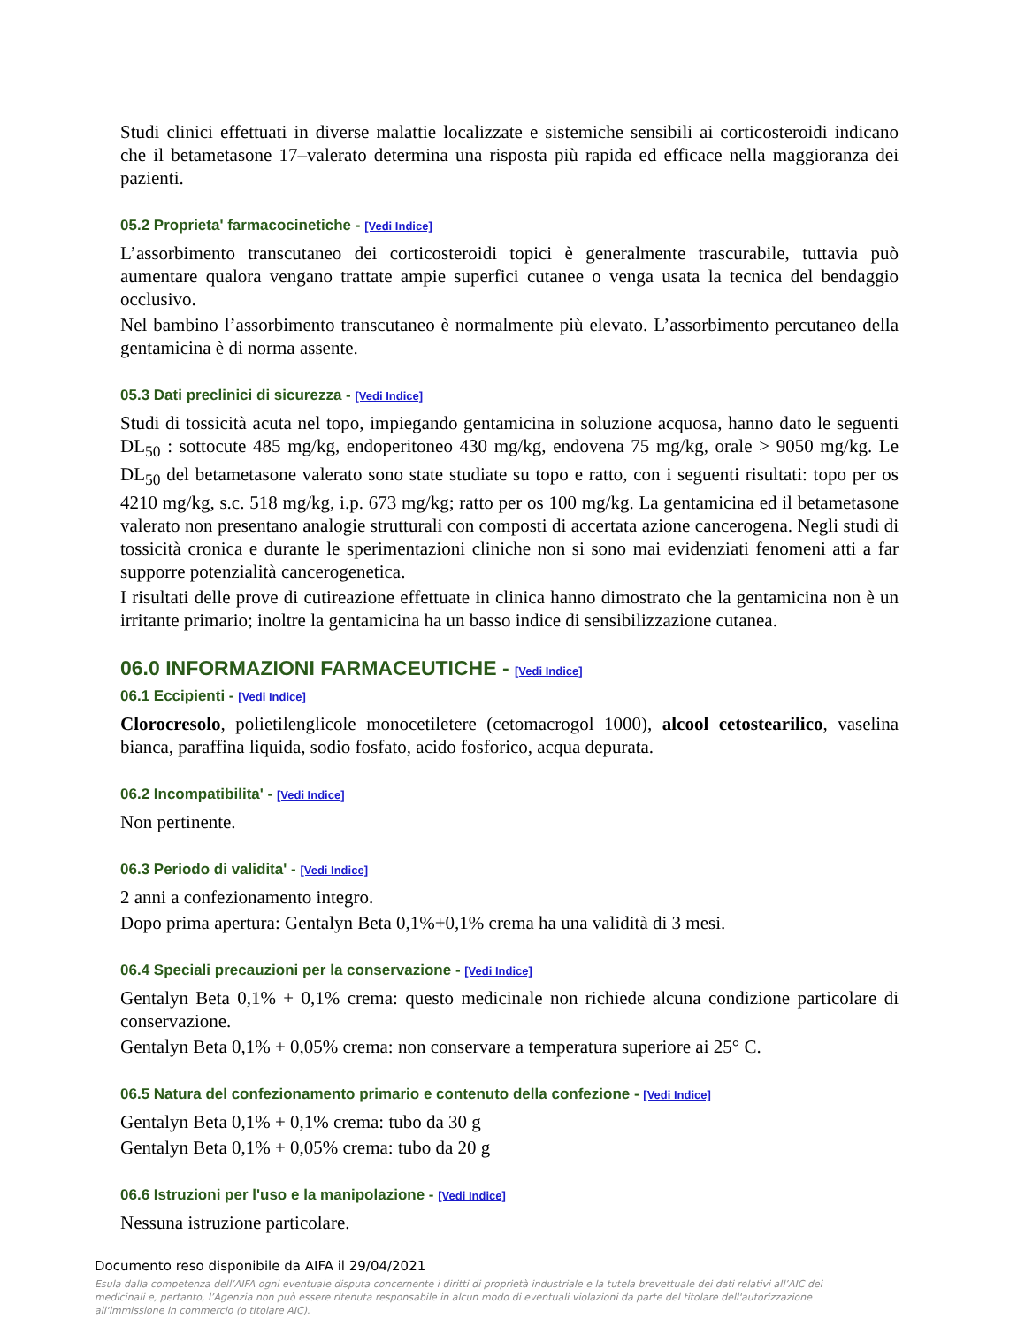Studi clinici effettuati in diverse malattie localizzate e sistemiche sensibili ai corticosteroidi indicano che il betametasone 17–valerato determina una risposta più rapida ed efficace nella maggioranza dei pazienti.
05.2 Proprieta' farmacocinetiche - [Vedi Indice]
L’assorbimento transcutaneo dei corticosteroidi topici è generalmente trascurabile, tuttavia può aumentare qualora vengano trattate ampie superfici cutanee o venga usata la tecnica del bendaggio occlusivo.
Nel bambino l’assorbimento transcutaneo è normalmente più elevato. L’assorbimento percutaneo della gentamicina è di norma assente.
05.3 Dati preclinici di sicurezza - [Vedi Indice]
Studi di tossicità acuta nel topo, impiegando gentamicina in soluzione acquosa, hanno dato le seguenti DL<sub>50</sub> : sottocute 485 mg/kg, endoperitoneo 430 mg/kg, endovena 75 mg/kg, orale > 9050 mg/kg. Le DL<sub>50</sub> del betametasone valerato sono state studiate su topo e ratto, con i seguenti risultati: topo per os 4210 mg/kg, s.c. 518 mg/kg, i.p. 673 mg/kg; ratto per os 100 mg/kg. La gentamicina ed il betametasone valerato non presentano analogie strutturali con composti di accertata azione cancerogena. Negli studi di tossicità cronica e durante le sperimentazioni cliniche non si sono mai evidenziati fenomeni atti a far supporre potenzialità cancerogenetica.
I risultati delle prove di cutireazione effettuate in clinica hanno dimostrato che la gentamicina non è un irritante primario; inoltre la gentamicina ha un basso indice di sensibilizzazione cutanea.
06.0 INFORMAZIONI FARMACEUTICHE - [Vedi Indice]
06.1 Eccipienti - [Vedi Indice]
Clorocresolo, polietilenglicole monocetiletere (cetomacrogol 1000), alcool cetostearilico, vaselina bianca, paraffina liquida, sodio fosfato, acido fosforico, acqua depurata.
06.2 Incompatibilita' - [Vedi Indice]
Non pertinente.
06.3 Periodo di validita' - [Vedi Indice]
2 anni a confezionamento integro.
Dopo prima apertura: Gentalyn Beta 0,1%+0,1% crema ha una validità di 3 mesi.
06.4 Speciali precauzioni per la conservazione - [Vedi Indice]
Gentalyn Beta 0,1% + 0,1% crema: questo medicinale non richiede alcuna condizione particolare di conservazione.
Gentalyn Beta 0,1% + 0,05% crema: non conservare a temperatura superiore ai 25° C.
06.5 Natura del confezionamento primario e contenuto della confezione - [Vedi Indice]
Gentalyn Beta 0,1% + 0,1% crema: tubo da 30 g
Gentalyn Beta 0,1% + 0,05% crema: tubo da 20 g
06.6 Istruzioni per l'uso e la manipolazione - [Vedi Indice]
Nessuna istruzione particolare.
Documento reso disponibile da AIFA il 29/04/2021
Esula dalla competenza dell’AIFA ogni eventuale disputa concernente i diritti di proprietà industriale e la tutela brevettuale dei dati relativi all’AIC dei medicinali e, pertanto, l’Agenzia non può essere ritenuta responsabile in alcun modo di eventuali violazioni da parte del titolare dell'autorizzazione all'immissione in commercio (o titolare AIC).